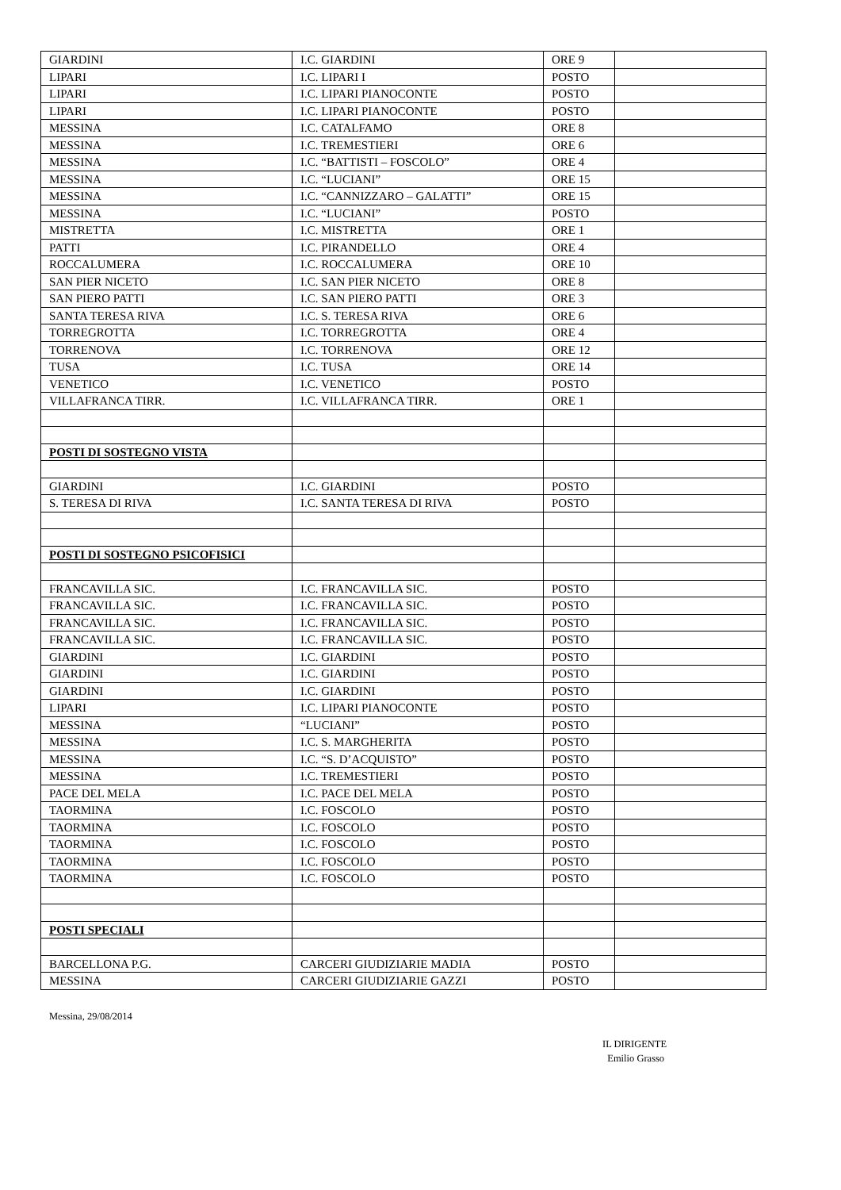| GIARDINI | I.C. GIARDINI | ORE 9 | |
| LIPARI | I.C. LIPARI I | POSTO | |
| LIPARI | I.C. LIPARI PIANOCONTE | POSTO | |
| LIPARI | I.C. LIPARI PIANOCONTE | POSTO | |
| MESSINA | I.C. CATALFAMO | ORE 8 | |
| MESSINA | I.C. TREMESTIERI | ORE 6 | |
| MESSINA | I.C. “BATTISTI – FOSCOLO” | ORE 4 | |
| MESSINA | I.C. “LUCIANI” | ORE 15 | |
| MESSINA | I.C. “CANNIZZARO – GALATTI” | ORE 15 | |
| MESSINA | I.C. “LUCIANI” | POSTO | |
| MISTRETTA | I.C. MISTRETTA | ORE 1 | |
| PATTI | I.C. PIRANDELLO | ORE 4 | |
| ROCCALUMERA | I.C. ROCCALUMERA | ORE 10 | |
| SAN PIER NICETO | I.C. SAN PIER NICETO | ORE 8 | |
| SAN PIERO PATTI | I.C. SAN PIERO PATTI | ORE 3 | |
| SANTA TERESA RIVA | I.C. S. TERESA RIVA | ORE 6 | |
| TORREGROTTA | I.C. TORREGROTTA | ORE 4 | |
| TORRENOVA | I.C. TORRENOVA | ORE 12 | |
| TUSA | I.C. TUSA | ORE 14 | |
| VENETICO | I.C. VENETICO | POSTO | |
| VILLAFRANCA TIRR. | I.C. VILLAFRANCA TIRR. | ORE 1 | |
| POSTI DI SOSTEGNO VISTA | | | |
| GIARDINI | I.C. GIARDINI | POSTO | |
| S. TERESA DI RIVA | I.C. SANTA TERESA DI RIVA | POSTO | |
| POSTI DI SOSTEGNO PSICOFISICI | | | |
| FRANCAVILLA SIC. | I.C. FRANCAVILLA SIC. | POSTO | |
| FRANCAVILLA SIC. | I.C. FRANCAVILLA SIC. | POSTO | |
| FRANCAVILLA SIC. | I.C. FRANCAVILLA SIC. | POSTO | |
| FRANCAVILLA SIC. | I.C. FRANCAVILLA SIC. | POSTO | |
| GIARDINI | I.C. GIARDINI | POSTO | |
| GIARDINI | I.C. GIARDINI | POSTO | |
| GIARDINI | I.C. GIARDINI | POSTO | |
| LIPARI | I.C. LIPARI PIANOCONTE | POSTO | |
| MESSINA | “LUCIANI” | POSTO | |
| MESSINA | I.C. S. MARGHERITA | POSTO | |
| MESSINA | I.C. “S. D’ACQUISTO” | POSTO | |
| MESSINA | I.C. TREMESTIERI | POSTO | |
| PACE DEL MELA | I.C. PACE DEL MELA | POSTO | |
| TAORMINA | I.C. FOSCOLO | POSTO | |
| TAORMINA | I.C. FOSCOLO | POSTO | |
| TAORMINA | I.C. FOSCOLO | POSTO | |
| TAORMINA | I.C. FOSCOLO | POSTO | |
| TAORMINA | I.C. FOSCOLO | POSTO | |
| POSTI SPECIALI | | | |
| BARCELLONA P.G. | CARCERI GIUDIZIARIE MADIA | POSTO | |
| MESSINA | CARCERI GIUDIZIARIE GAZZI | POSTO | |
Messina, 29/08/2014
IL DIRIGENTE
Emilio Grasso